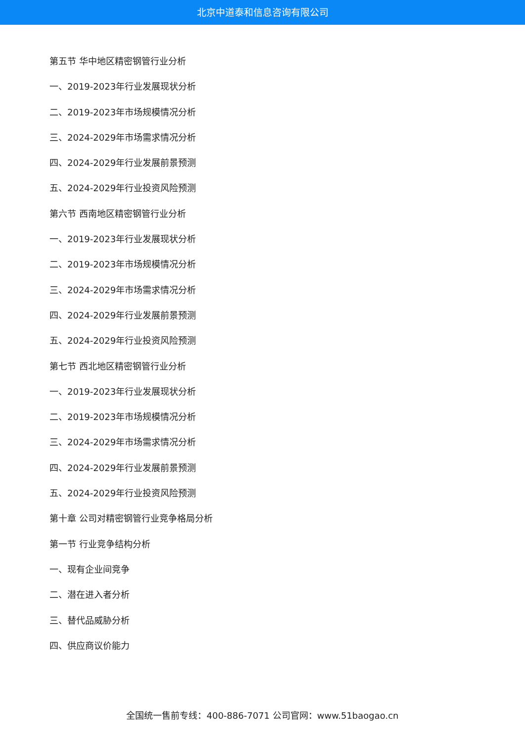北京中道泰和信息咨询有限公司
第五节 华中地区精密钢管行业分析
一、2019-2023年行业发展现状分析
二、2019-2023年市场规模情况分析
三、2024-2029年市场需求情况分析
四、2024-2029年行业发展前景预测
五、2024-2029年行业投资风险预测
第六节 西南地区精密钢管行业分析
一、2019-2023年行业发展现状分析
二、2019-2023年市场规模情况分析
三、2024-2029年市场需求情况分析
四、2024-2029年行业发展前景预测
五、2024-2029年行业投资风险预测
第七节 西北地区精密钢管行业分析
一、2019-2023年行业发展现状分析
二、2019-2023年市场规模情况分析
三、2024-2029年市场需求情况分析
四、2024-2029年行业发展前景预测
五、2024-2029年行业投资风险预测
第十章 公司对精密钢管行业竞争格局分析
第一节 行业竞争结构分析
一、现有企业间竞争
二、潜在进入者分析
三、替代品威胁分析
四、供应商议价能力
全国统一售前专线：400-886-7071 公司官网：www.51baogao.cn